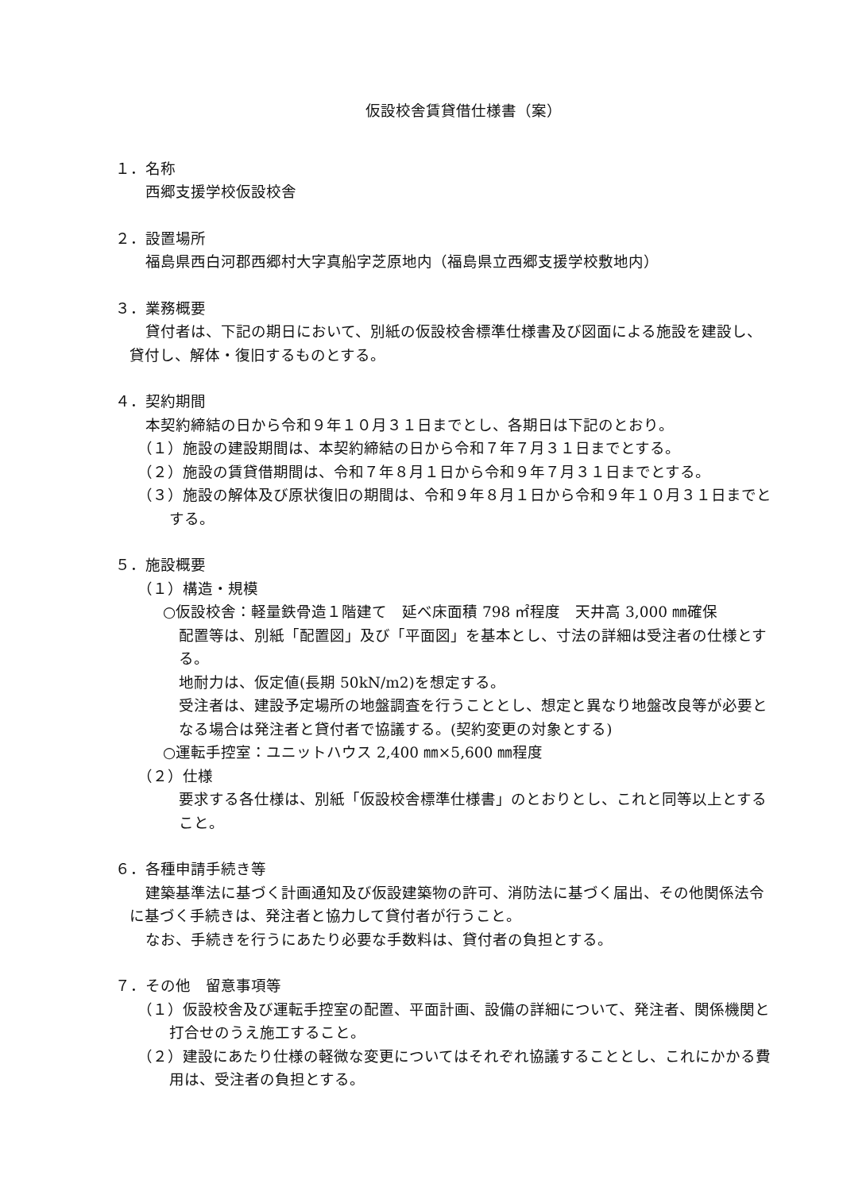仮設校舎賃貸借仕様書（案）
１．名称
西郷支援学校仮設校舎
２．設置場所
福島県西白河郡西郷村大字真船字芝原地内（福島県立西郷支援学校敷地内）
３．業務概要
貸付者は、下記の期日において、別紙の仮設校舎標準仕様書及び図面による施設を建設し、貸付し、解体・復旧するものとする。
４．契約期間
本契約締結の日から令和９年１０月３１日までとし、各期日は下記のとおり。
（１）施設の建設期間は、本契約締結の日から令和７年７月３１日までとする。
（２）施設の賃貸借期間は、令和７年８月１日から令和９年７月３１日までとする。
（３）施設の解体及び原状復旧の期間は、令和９年８月１日から令和９年１０月３１日までとする。
５．施設概要
（１）構造・規模
○仮設校舎：軽量鉄骨造１階建て　延べ床面積 798 ㎡程度　天井高 3,000 ㎜確保
配置等は、別紙「配置図」及び「平面図」を基本とし、寸法の詳細は受注者の仕様とする。
地耐力は、仮定値(長期 50kN/m2)を想定する。
受注者は、建設予定場所の地盤調査を行うこととし、想定と異なり地盤改良等が必要となる場合は発注者と貸付者で協議する。(契約変更の対象とする)
○運転手控室：ユニットハウス 2,400 ㎜×5,600 ㎜程度
（２）仕様
要求する各仕様は、別紙「仮設校舎標準仕様書」のとおりとし、これと同等以上とすること。
６．各種申請手続き等
建築基準法に基づく計画通知及び仮設建築物の許可、消防法に基づく届出、その他関係法令に基づく手続きは、発注者と協力して貸付者が行うこと。
なお、手続きを行うにあたり必要な手数料は、貸付者の負担とする。
７．その他　留意事項等
（１）仮設校舎及び運転手控室の配置、平面計画、設備の詳細について、発注者、関係機関と打合せのうえ施工すること。
（２）建設にあたり仕様の軽微な変更についてはそれぞれ協議することとし、これにかかる費用は、受注者の負担とする。